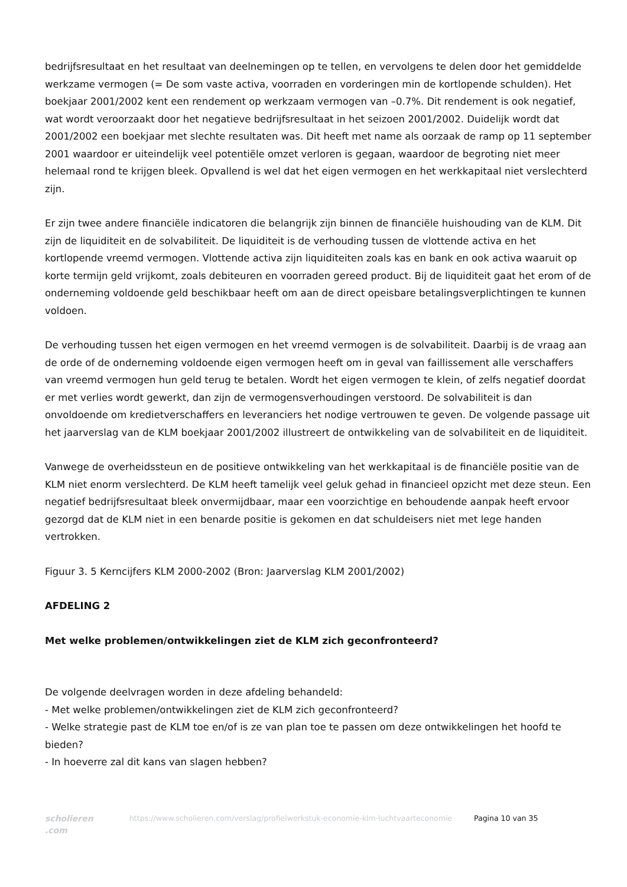bedrijfsresultaat en het resultaat van deelnemingen op te tellen, en vervolgens te delen door het gemiddelde werkzame vermogen (= De som vaste activa, voorraden en vorderingen min de kortlopende schulden). Het boekjaar 2001/2002 kent een rendement op werkzaam vermogen van –0.7%. Dit rendement is ook negatief, wat wordt veroorzaakt door het negatieve bedrijfsresultaat in het seizoen 2001/2002. Duidelijk wordt dat 2001/2002 een boekjaar met slechte resultaten was. Dit heeft met name als oorzaak de ramp op 11 september 2001 waardoor er uiteindelijk veel potentiële omzet verloren is gegaan, waardoor de begroting niet meer helemaal rond te krijgen bleek. Opvallend is wel dat het eigen vermogen en het werkkapitaal niet verslechterd zijn.
Er zijn twee andere financiële indicatoren die belangrijk zijn binnen de financiële huishouding van de KLM. Dit zijn de liquiditeit en de solvabiliteit. De liquiditeit is de verhouding tussen de vlottende activa en het kortlopende vreemd vermogen. Vlottende activa zijn liquiditeiten zoals kas en bank en ook activa waaruit op korte termijn geld vrijkomt, zoals debiteuren en voorraden gereed product. Bij de liquiditeit gaat het erom of de onderneming voldoende geld beschikbaar heeft om aan de direct opeisbare betalingsverplichtingen te kunnen voldoen.
De verhouding tussen het eigen vermogen en het vreemd vermogen is de solvabiliteit. Daarbij is de vraag aan de orde of de onderneming voldoende eigen vermogen heeft om in geval van faillissement alle verschaffers van vreemd vermogen hun geld terug te betalen. Wordt het eigen vermogen te klein, of zelfs negatief doordat er met verlies wordt gewerkt, dan zijn de vermogensverhoudingen verstoord. De solvabiliteit is dan onvoldoende om kredietverschaffers en leveranciers het nodige vertrouwen te geven. De volgende passage uit het jaarverslag van de KLM boekjaar 2001/2002 illustreert de ontwikkeling van de solvabiliteit en de liquiditeit.
Vanwege de overheidssteun en de positieve ontwikkeling van het werkkapitaal is de financiële positie van de KLM niet enorm verslechterd. De KLM heeft tamelijk veel geluk gehad in financieel opzicht met deze steun. Een negatief bedrijfsresultaat bleek onvermijdbaar, maar een voorzichtige en behoudende aanpak heeft ervoor gezorgd dat de KLM niet in een benarde positie is gekomen en dat schuldeisers niet met lege handen vertrokken.
Figuur 3. 5 Kerncijfers KLM 2000-2002 (Bron: Jaarverslag KLM 2001/2002)
AFDELING 2
Met welke problemen/ontwikkelingen ziet de KLM zich geconfronteerd?
De volgende deelvragen worden in deze afdeling behandeld:
- Met welke problemen/ontwikkelingen ziet de KLM zich geconfronteerd?
- Welke strategie past de KLM toe en/of is ze van plan toe te passen om deze ontwikkelingen het hoofd te bieden?
- In hoeverre zal dit kans van slagen hebben?
scholieren .com
https://www.scholieren.com/verslag/profielwerkstuk-economie-klm-luchtvaarteconomie
Pagina 10 van 35